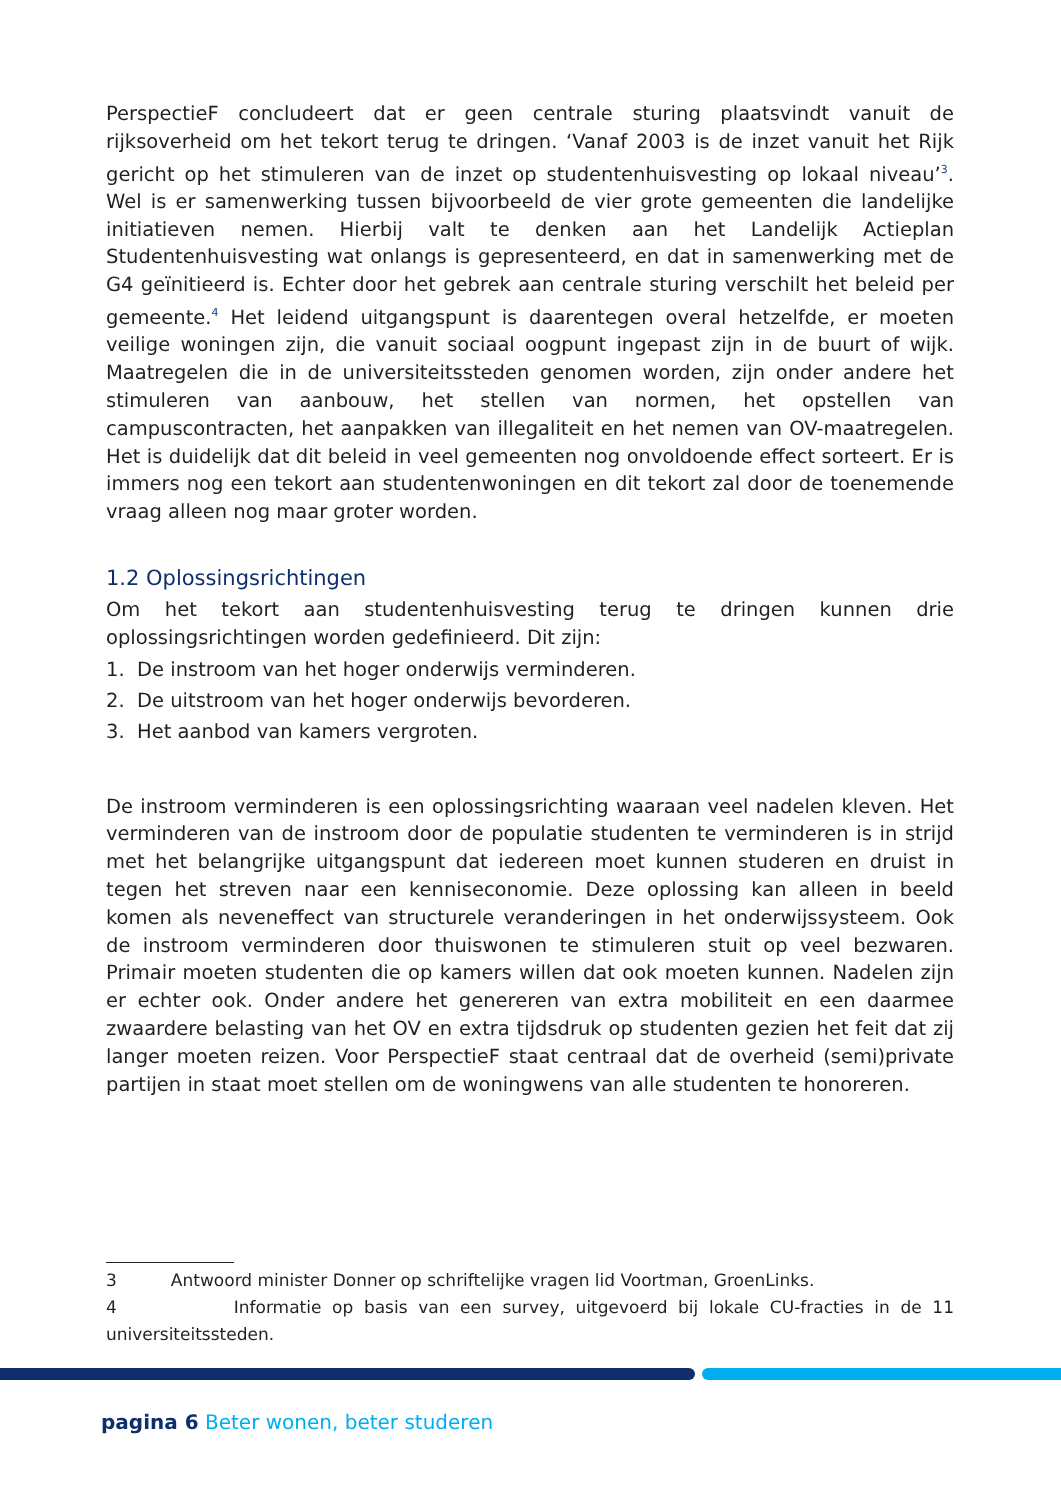PerspectieF concludeert dat er geen centrale sturing plaatsvindt vanuit de rijksoverheid om het tekort terug te dringen. ‘Vanaf 2003 is de inzet vanuit het Rijk gericht op het stimuleren van de inzet op studentenhuisvesting op lokaal niveau’<sup>3</sup>. Wel is er samenwerking tussen bijvoorbeeld de vier grote gemeenten die landelijke initiatieven nemen. Hierbij valt te denken aan het Landelijk Actieplan Studentenhuisvesting wat onlangs is gepresenteerd, en dat in samenwerking met de G4 geïnitieerd is. Echter door het gebrek aan centrale sturing verschilt het beleid per gemeente.<sup>4</sup> Het leidend uitgangspunt is daarentegen overal hetzelfde, er moeten veilige woningen zijn, die vanuit sociaal oogpunt ingepast zijn in de buurt of wijk. Maatregelen die in de universiteitssteden genomen worden, zijn onder andere het stimuleren van aanbouw, het stellen van normen, het opstellen van campuscontracten, het aanpakken van illegaliteit en het nemen van OV-maatregelen. Het is duidelijk dat dit beleid in veel gemeenten nog onvoldoende effect sorteert. Er is immers nog een tekort aan studentenwoningen en dit tekort zal door de toenemende vraag alleen nog maar groter worden.
1.2 Oplossingsrichtingen
Om het tekort aan studentenhuisvesting terug te dringen kunnen drie oplossingsrichtingen worden gedefinieerd. Dit zijn:
1. De instroom van het hoger onderwijs verminderen.
2. De uitstroom van het hoger onderwijs bevorderen.
3. Het aanbod van kamers vergroten.
De instroom verminderen is een oplossingsrichting waaraan veel nadelen kleven. Het verminderen van de instroom door de populatie studenten te verminderen is in strijd met het belangrijke uitgangspunt dat iedereen moet kunnen studeren en druist in tegen het streven naar een kenniseconomie. Deze oplossing kan alleen in beeld komen als neveneffect van structurele veranderingen in het onderwijssysteem. Ook de instroom verminderen door thuiswonen te stimuleren stuit op veel bezwaren. Primair moeten studenten die op kamers willen dat ook moeten kunnen. Nadelen zijn er echter ook. Onder andere het genereren van extra mobiliteit en een daarmee zwaardere belasting van het OV en extra tijdsdruk op studenten gezien het feit dat zij langer moeten reizen. Voor PerspectieF staat centraal dat de overheid (semi)private partijen in staat moet stellen om de woningwens van alle studenten te honoreren.
3 Antwoord minister Donner op schriftelijke vragen lid Voortman, GroenLinks.
4 Informatie op basis van een survey, uitgevoerd bij lokale CU-fracties in de 11 universiteitssteden.
pagina 6 Beter wonen, beter studeren